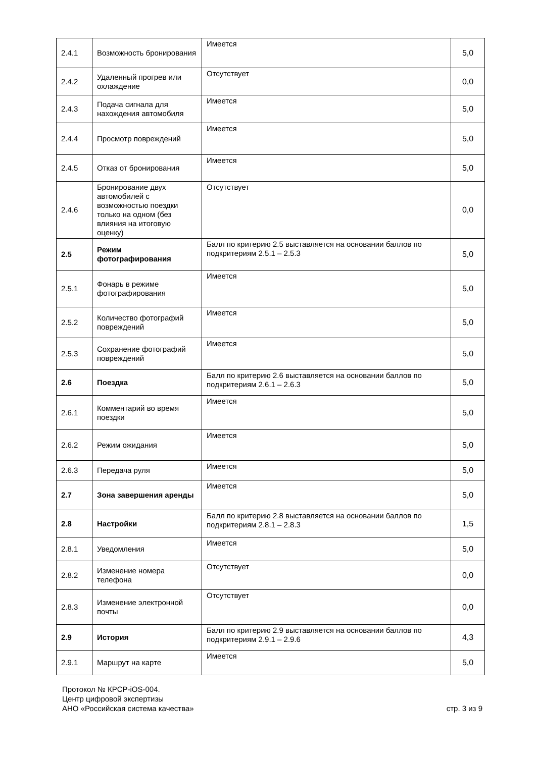| 2.4.1 | Возможность бронирования | Имеется | 5,0 |
| 2.4.2 | Удаленный прогрев или охлаждение | Отсутствует | 0,0 |
| 2.4.3 | Подача сигнала для нахождения автомобиля | Имеется | 5,0 |
| 2.4.4 | Просмотр повреждений | Имеется | 5,0 |
| 2.4.5 | Отказ от бронирования | Имеется | 5,0 |
| 2.4.6 | Бронирование двух автомобилей с возможностью поездки только на одном (без влияния на итоговую оценку) | Отсутствует | 0,0 |
| 2.5 | Режим фотографирования | Балл по критерию 2.5 выставляется на основании баллов по подкритериям 2.5.1 – 2.5.3 | 5,0 |
| 2.5.1 | Фонарь в режиме фотографирования | Имеется | 5,0 |
| 2.5.2 | Количество фотографий повреждений | Имеется | 5,0 |
| 2.5.3 | Сохранение фотографий повреждений | Имеется | 5,0 |
| 2.6 | Поездка | Балл по критерию 2.6 выставляется на основании баллов по подкритериям 2.6.1 – 2.6.3 | 5,0 |
| 2.6.1 | Комментарий во время поездки | Имеется | 5,0 |
| 2.6.2 | Режим ожидания | Имеется | 5,0 |
| 2.6.3 | Передача руля | Имеется | 5,0 |
| 2.7 | Зона завершения аренды | Имеется | 5,0 |
| 2.8 | Настройки | Балл по критерию 2.8 выставляется на основании баллов по подкритериям 2.8.1 – 2.8.3 | 1,5 |
| 2.8.1 | Уведомления | Имеется | 5,0 |
| 2.8.2 | Изменение номера телефона | Отсутствует | 0,0 |
| 2.8.3 | Изменение электронной почты | Отсутствует | 0,0 |
| 2.9 | История | Балл по критерию 2.9 выставляется на основании баллов по подкритериям 2.9.1 – 2.9.6 | 4,3 |
| 2.9.1 | Маршрут на карте | Имеется | 5,0 |
Протокол № КРСР-iOS-004.
Центр цифровой экспертизы
АНО «Российская система качества»
стр. 3 из 9